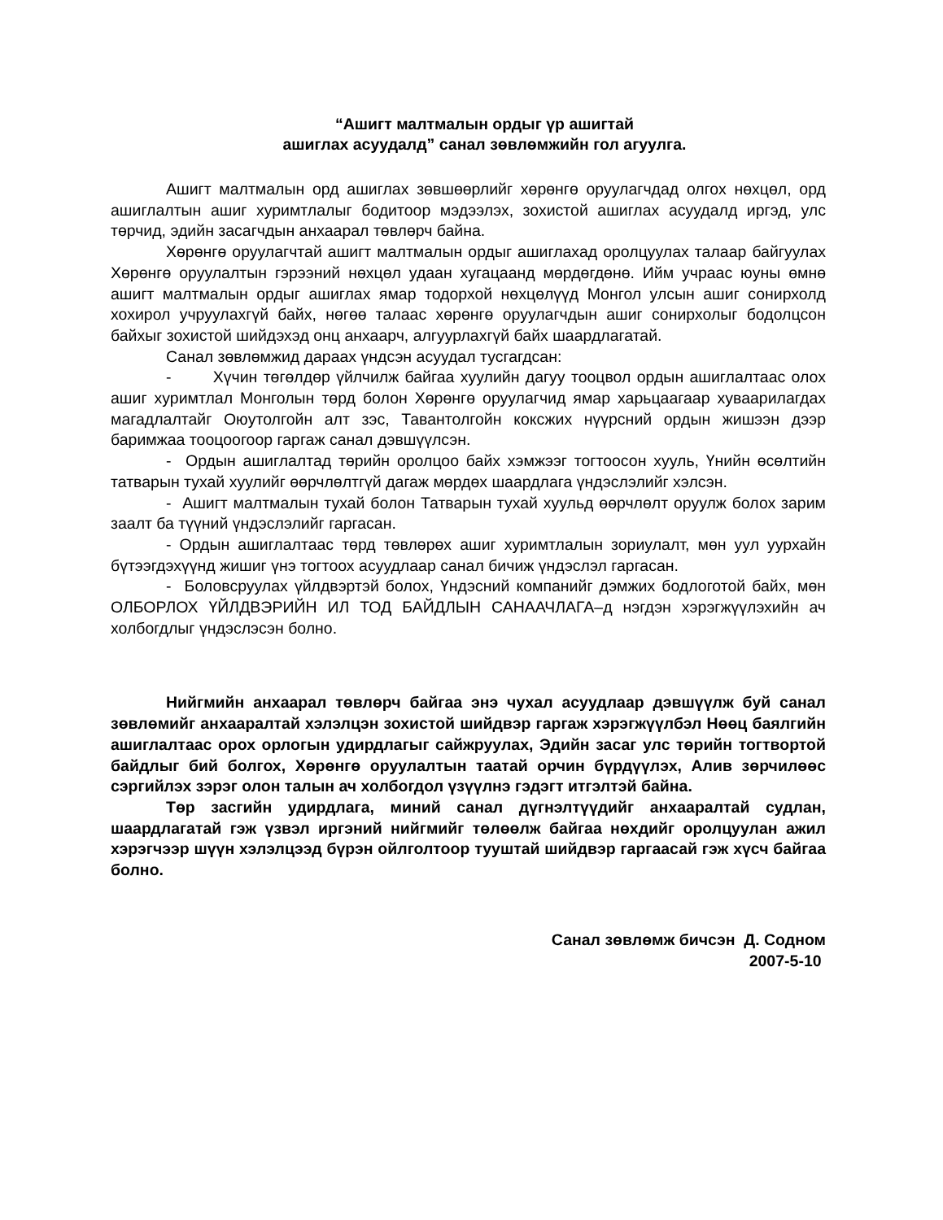“Ашигт малтмалын ордыг үр ашигтай
ашиглах асуудалд” санал зөвлөмжийн гол агуулга.
Ашигт малтмалын орд ашиглах зөвшөөрлийг хөрөнгө оруулагчдад олгох нөхцөл, орд ашиглалтын ашиг хуримтлалыг бодитоор мэдээлэх, зохистой ашиглах асуудалд иргэд, улс төрчид, эдийн засагчдын анхаарал төвлөрч байна.
Хөрөнгө оруулагчтай ашигт малтмалын ордыг ашиглахад оролцуулах талаар байгуулах Хөрөнгө оруулалтын гэрээний нөхцөл удаан хугацаанд мөрдөгдөнө. Ийм учраас юуны өмнө ашигт малтмалын ордыг ашиглах ямар тодорхой нөхцөлүүд Монгол улсын ашиг сонирхолд хохирол учруулахгүй байх, нөгөө талаас хөрөнгө оруулагчдын ашиг сонирхолыг бодолцсон байхыг зохистой шийдэхэд онц анхаарч, алгуурлахгүй байх шаардлагатай.
Санал зөвлөмжид дараах үндсэн асуудал тусгагдсан:
- Хүчин төгөлдөр үйлчилж байгаа хуулийн дагуу тооцвол ордын ашиглалтаас олох ашиг хуримтлал Монголын төрд болон Хөрөнгө оруулагчид ямар харьцаагаар хуваарилагдах магадлалтайг Оюутолгойн алт зэс, Тавантолгойн коксжих нүүрсний ордын жишээн дээр баримжаа тооцоогоор гаргаж санал дэвшүүлсэн.
- Ордын ашиглалтад төрийн оролцоо байх хэмжээг тогтоосон хууль, Үнийн өсөлтийн татварын тухай хуулийг өөрчлөлтгүй дагаж мөрдөх шаардлага үндэслэлийг хэлсэн.
- Ашигт малтмалын тухай болон Татварын тухай хуульд өөрчлөлт оруулж болох зарим заалт ба түүний үндэслэлийг гаргасан.
- Ордын ашиглалтаас төрд төвлөрөх ашиг хуримтлалын зориулалт, мөн уул уурхайн бүтээгдэхүүнд жишиг үнэ тогтоох асуудлаар санал бичиж үндэслэл гаргасан.
- Боловсруулах үйлдвэртэй болох, Үндэсний компанийг дэмжих бодлоготой байх, мөн ОЛБОРЛОХ ҮЙЛДВЭРИЙН ИЛ ТОД БАЙДЛЫН САНААЧЛАГА–д нэгдэн хэрэгжүүлэхийн ач холбогдлыг үндэслэсэн болно.
Нийгмийн анхаарал төвлөрч байгаа энэ чухал асуудлаар дэвшүүлж буй санал зөвлөмийг анхааралтай хэлэлцэн зохистой шийдвэр гаргаж хэрэгжүүлбэл Нөөц баялгийн ашиглалтаас орох орлогын удирдлагыг сайжруулах, Эдийн засаг улс төрийн тогтвортой байдлыг бий болгох, Хөрөнгө оруулалтын таатай орчин бүрдүүлэх, Алив зөрчилөөс сэргийлэх зэрэг олон талын ач холбогдол үзүүлнэ гэдэгт итгэлтэй байна.
Төр засгийн удирдлага, миний санал дүгнэлтүүдийг анхааралтай судлан, шаардлагатай гэж үзвэл иргэний нийгмийг төлөөлж байгаа нөхдийг оролцуулан ажил хэрэгчээр шүүн хэлэлцээд бүрэн ойлголтоор тууштай шийдвэр гаргаасай гэж хүсч байгаа болно.
Санал зөвлөмж бичсэн Д. Содном
2007-5-10